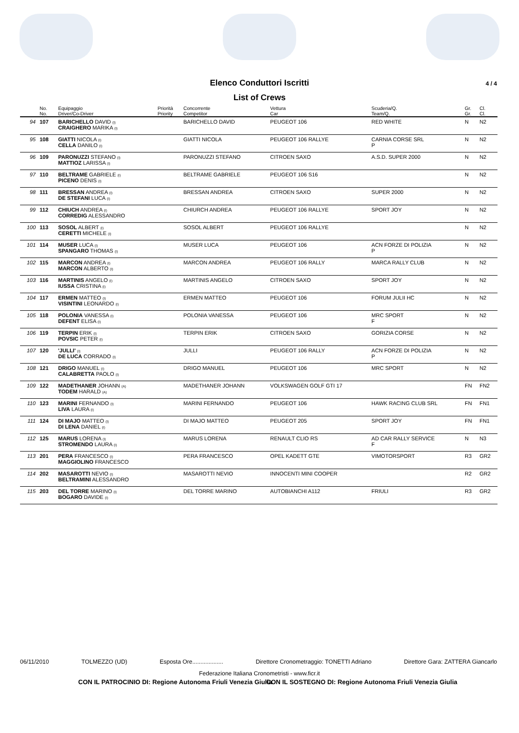Elenco Conduttori Iscritti 4 / 4
List of Crews
| | No. | Equipaggio | Priorità | Concorrente | Vettura | Scuderia/Q. | Gr. | Cl. |
| --- | --- | --- | --- | --- | --- | --- | --- | --- |
| | No. | Driver/Co-Driver | Priority | Competitor | Car | Team/Q. | Gr. | Cl. |
| 94 | 107 | BARICHELLO DAVID (I) CRAIGHERO MARIKA (I) | | BARICHELLO DAVID | PEUGEOT 106 | RED WHITE | N | N2 |
| 95 | 108 | GIATTI NICOLA (I) CELLA DANILO (I) | | GIATTI NICOLA | PEUGEOT 106 RALLYE | CARNIA CORSE SRL P | N | N2 |
| 96 | 109 | PARONUZZI STEFANO (I) MATTIOZ LARISSA (I) | | PARONUZZI STEFANO | CITROEN SAXO | A.S.D. SUPER 2000 | N | N2 |
| 97 | 110 | BELTRAME GABRIELE (I) PICENO DENIS (I) | | BELTRAME GABRIELE | PEUGEOT 106 S16 | | N | N2 |
| 98 | 111 | BRESSAN ANDREA (I) DE STEFANI LUCA (I) | | BRESSAN ANDREA | CITROEN SAXO | SUPER 2000 | N | N2 |
| 99 | 112 | CHIUCH ANDREA (I) CORREDIG ALESSANDRO | | CHIURCH ANDREA | PEUGEOT 106 RALLYE | SPORT JOY | N | N2 |
| 100 | 113 | SOSOL ALBERT (I) CERETTI MICHELE (I) | | SOSOL ALBERT | PEUGEOT 106 RALLYE | | N | N2 |
| 101 | 114 | MUSER LUCA (I) SPANGARO THOMAS (I) | | MUSER LUCA | PEUGEOT 106 | ACN FORZE DI POLIZIA P | N | N2 |
| 102 | 115 | MARCON ANDREA (I) MARCON ALBERTO (I) | | MARCON ANDREA | PEUGEOT 106 RALLY | MARCA RALLY CLUB | N | N2 |
| 103 | 116 | MARTINIS ANGELO (I) IUSSA CRISTINA (I) | | MARTINIS ANGELO | CITROEN SAXO | SPORT JOY | N | N2 |
| 104 | 117 | ERMEN MATTEO (I) VISINTINI LEONARDO (I) | | ERMEN MATTEO | PEUGEOT 106 | FORUM JULII HC | N | N2 |
| 105 | 118 | POLONIA VANESSA (I) DEFENT ELISA (I) | | POLONIA VANESSA | PEUGEOT 106 | MRC SPORT F | N | N2 |
| 106 | 119 | TERPIN ERIK (I) POVSIC PETER (I) | | TERPIN ERIK | CITROEN SAXO | GORIZIA CORSE | N | N2 |
| 107 | 120 | 'JULLI' (I) DE LUCA CORRADO (I) | | JULLI | PEUGEOT 106 RALLY | ACN FORZE DI POLIZIA P | N | N2 |
| 108 | 121 | DRIGO MANUEL (I) CALABRETTA PAOLO (I) | | DRIGO MANUEL | PEUGEOT 106 | MRC SPORT | N | N2 |
| 109 | 122 | MADETHANER JOHANN (A) TODEM HARALD (A) | | MADETHANER JOHANN | VOLKSWAGEN GOLF GTI 17 | | FN | FN2 |
| 110 | 123 | MARINI FERNANDO (I) LIVA LAURA (I) | | MARINI FERNANDO | PEUGEOT 106 | HAWK RACING CLUB SRL | FN | FN1 |
| 111 | 124 | DI MAJO MATTEO (I) DI LENA DANIEL (I) | | DI MAJO MATTEO | PEUGEOT 205 | SPORT JOY | FN | FN1 |
| 112 | 125 | MARUS LORENA (I) STROMENDO LAURA (I) | | MARUS LORENA | RENAULT CLIO RS | AD CAR RALLY SERVICE F | N | N3 |
| 113 | 201 | PERA FRANCESCO (I) MAGGIOLINO FRANCESCO | | PERA FRANCESCO | OPEL KADETT GTE | VIMOTORSPORT | R3 | GR2 |
| 114 | 202 | MASAROTTI NEVIO (I) BELTRAMINI ALESSANDRO | | MASAROTTI NEVIO | INNOCENTI MINI COOPER | | R2 | GR2 |
| 115 | 203 | DEL TORRE MARINO (I) BOGARO DAVIDE (I) | | DEL TORRE MARINO | AUTOBIANCHI A112 | FRIULI | R3 | GR2 |
06/11/2010 TOLMEZZO (UD) Esposta Ore................... Dirett​ore Cronometraggio: TONETTI Adriano Direttore Gara: ZATTERA Giancarlo
Federazione Italiana Cronometristi - www.ficr.it
CON IL PATROCINIO DI: Regione Autonoma Friuli Venezia Giulia
CON IL SOSTEGNO DI: Regione Autonoma Friuli Venezia Giulia